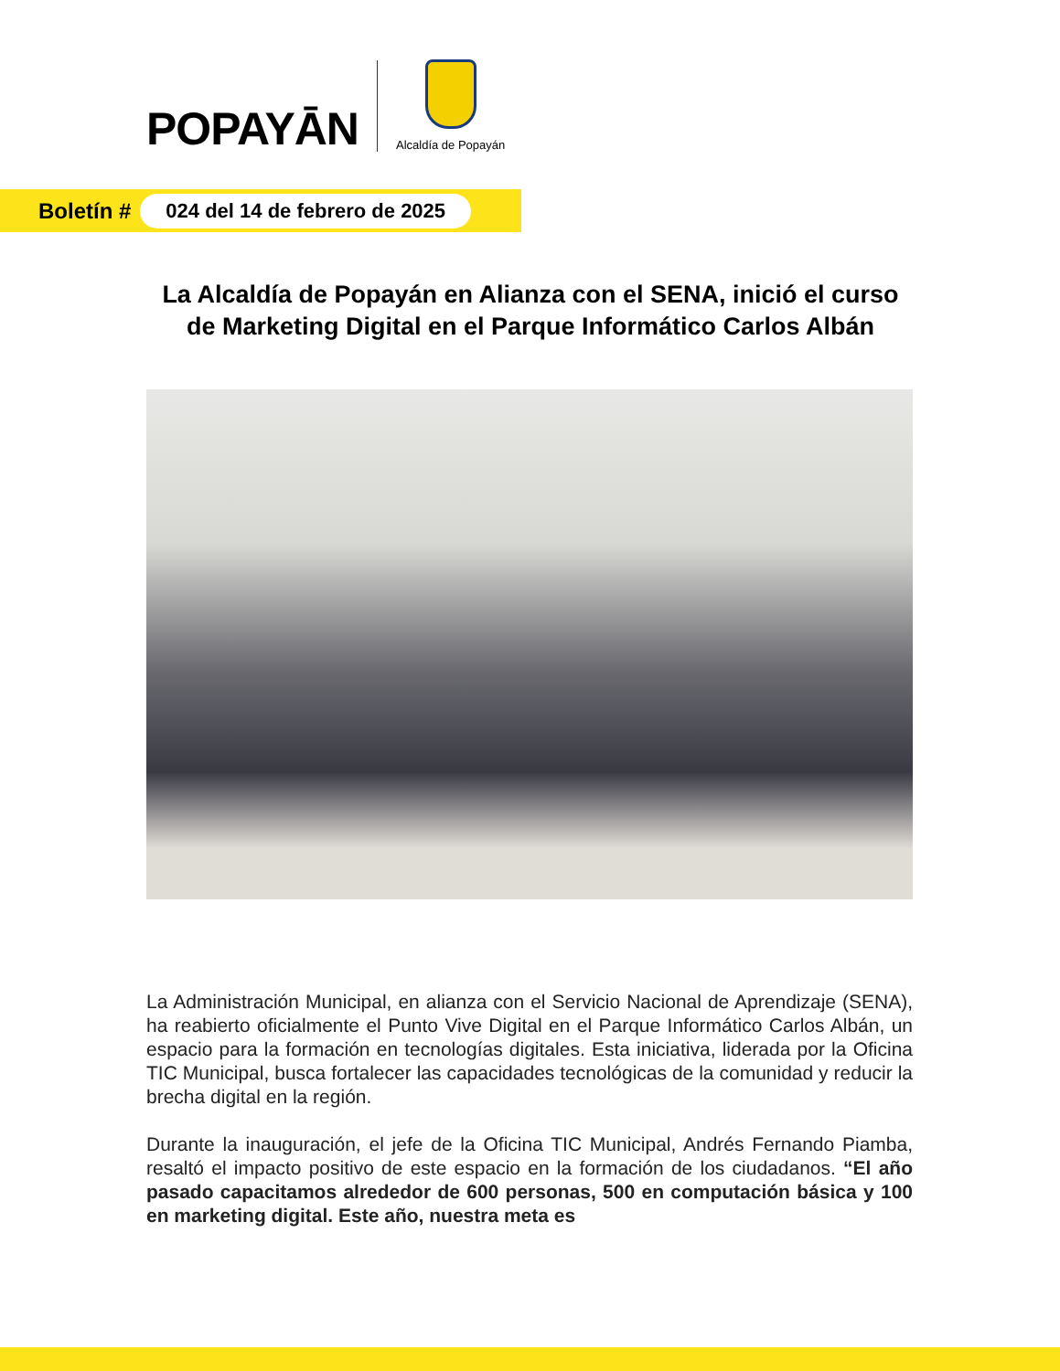POPAYĀN
Alcaldía de Popayán
Boletín # 024 del 14 de febrero de 2025
La Alcaldía de Popayán en Alianza con el SENA, inició el curso de Marketing Digital en el Parque Informático Carlos Albán
La Administración Municipal, en alianza con el Servicio Nacional de Aprendizaje (SENA), ha reabierto oficialmente el Punto Vive Digital en el Parque Informático Carlos Albán, un espacio para la formación en tecnologías digitales. Esta iniciativa, liderada por la Oficina TIC Municipal, busca fortalecer las capacidades tecnológicas de la comunidad y reducir la brecha digital en la región.
Durante la inauguración, el jefe de la Oficina TIC Municipal, Andrés Fernando Piamba, resaltó el impacto positivo de este espacio en la formación de los ciudadanos. “El año pasado capacitamos alrededor de 600 personas, 500 en computación básica y 100 en marketing digital. Este año, nuestra meta es